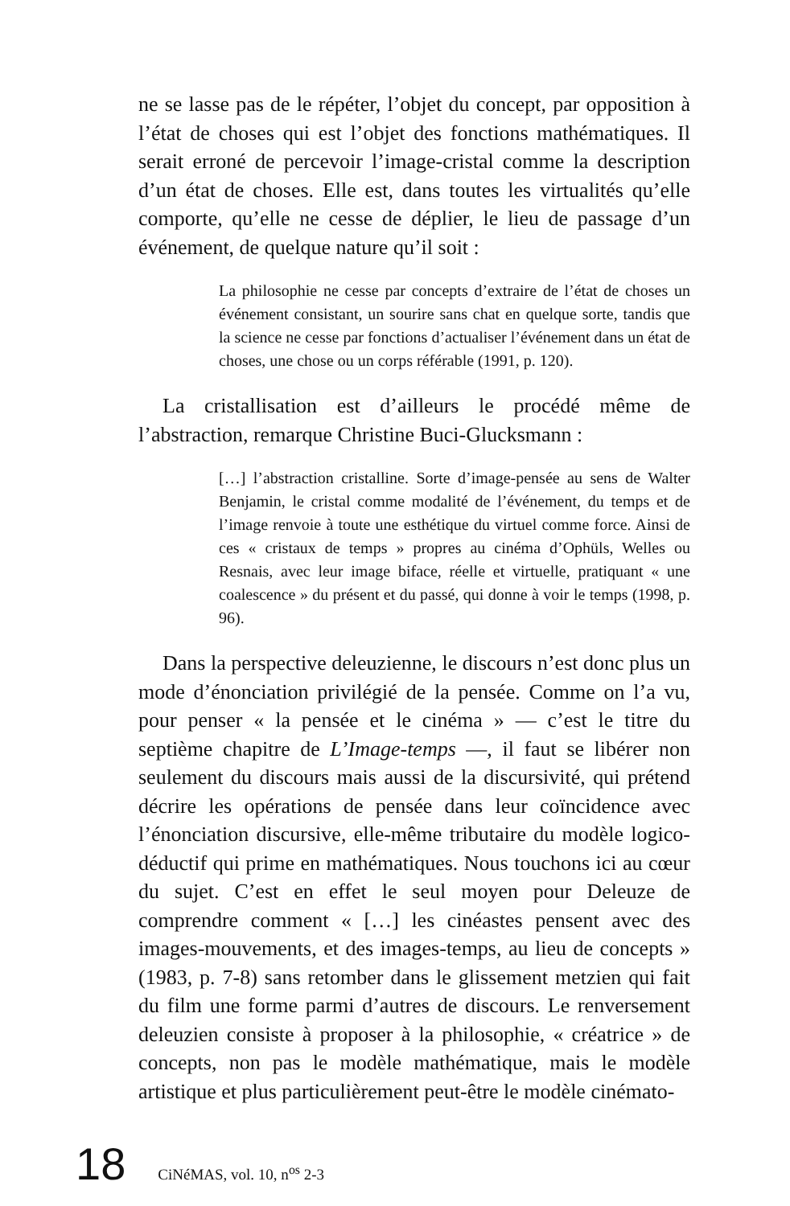ne se lasse pas de le répéter, l’objet du concept, par opposition à l’état de choses qui est l’objet des fonctions mathématiques. Il serait erroné de percevoir l’image-cristal comme la description d’un état de choses. Elle est, dans toutes les virtualités qu’elle comporte, qu’elle ne cesse de déplier, le lieu de passage d’un événement, de quelque nature qu’il soit :
La philosophie ne cesse par concepts d’extraire de l’état de choses un événement consistant, un sourire sans chat en quelque sorte, tandis que la science ne cesse par fonctions d’actualiser l’événement dans un état de choses, une chose ou un corps référable (1991, p. 120).
La cristallisation est d’ailleurs le procédé même de l’abstraction, remarque Christine Buci-Glucksmann :
[…] l’abstraction cristalline. Sorte d’image-pensée au sens de Walter Benjamin, le cristal comme modalité de l’événement, du temps et de l’image renvoie à toute une esthétique du virtuel comme force. Ainsi de ces « cristaux de temps » propres au cinéma d’Ophüls, Welles ou Resnais, avec leur image biface, réelle et virtuelle, pratiquant « une coalescence » du présent et du passé, qui donne à voir le temps (1998, p. 96).
Dans la perspective deleuzienne, le discours n’est donc plus un mode d’énonciation privilégié de la pensée. Comme on l’a vu, pour penser « la pensée et le cinéma » — c’est le titre du septième chapitre de L’Image-temps —, il faut se libérer non seulement du discours mais aussi de la discursivité, qui prétend décrire les opérations de pensée dans leur coïncidence avec l’énonciation discursive, elle-même tributaire du modèle logico-déductif qui prime en mathématiques. Nous touchons ici au cœur du sujet. C’est en effet le seul moyen pour Deleuze de comprendre comment « […] les cinéastes pensent avec des images-mouvements, et des images-temps, au lieu de concepts » (1983, p. 7-8) sans retomber dans le glissement metzien qui fait du film une forme parmi d’autres de discours. Le renversement deleuzien consiste à proposer à la philosophie, « créatrice » de concepts, non pas le modèle mathématique, mais le modèle artistique et plus particulièrement peut-être le modèle cinémato-
18 CiNéMAS, vol. 10, n<sup>os</sup> 2-3